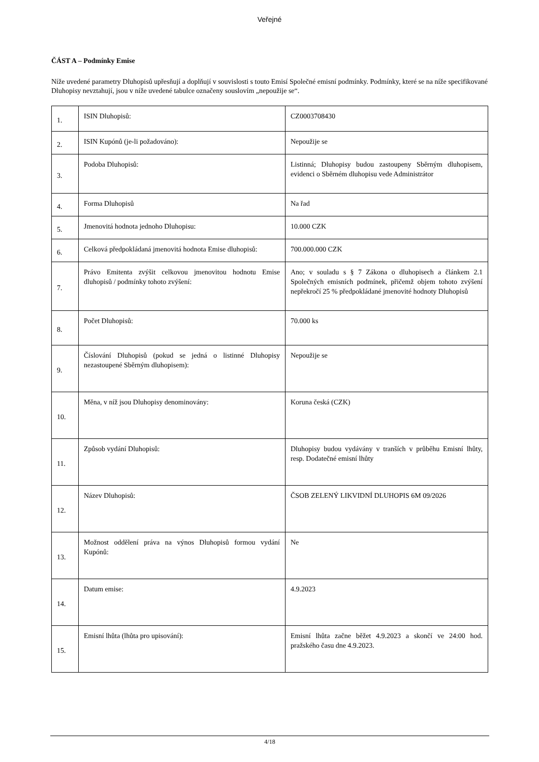Veřejné
ČÁST A – Podmínky Emise
Níže uvedené parametry Dluhopisů upřesňují a doplňují v souvislosti s touto Emisí Společné emisní podmínky. Podmínky, které se na níže specifikované Dluhopisy nevztahují, jsou v níže uvedené tabulce označeny souslovím „nepoužije se“.
| 1. | ISIN Dluhopisů: | CZ0003708430 |
| 2. | ISIN Kupónů (je-li požadováno): | Nepoužije se |
| 3. | Podoba Dluhopisů: | Listinná; Dluhopisy budou zastoupeny Sběrným dluhopisem, evidenci o Sběrném dluhopisu vede Administrátor |
| 4. | Forma Dluhopisů | Na řad |
| 5. | Jmenovitá hodnota jednoho Dluhopisu: | 10.000 CZK |
| 6. | Celková předpokládaná jmenovitá hodnota Emise dluhopisů: | 700.000.000 CZK |
| 7. | Právo Emitenta zvýšit celkovou jmenovitou hodnotu Emise dluhopisů / podmínky tohoto zvýšení: | Ano; v souladu s § 7 Zákona o dluhopisech a článkem 2.1 Společných emisních podmínek, přičemž objem tohoto zvýšení nepřekročí 25 % předpokládané jmenovité hodnoty Dluhopisů |
| 8. | Počet Dluhopisů: | 70.000 ks |
| 9. | Číslování Dluhopisů (pokud se jedná o listinné Dluhopisy nezastoupené Sběrným dluhopisem): | Nepoužije se |
| 10. | Měna, v níž jsou Dluhopisy denominovány: | Koruna česká (CZK) |
| 11. | Způsob vydání Dluhopisů: | Dluhopisy budou vydávány v tranších v průběhu Emisní lhůty, resp. Dodatečné emisní lhůty |
| 12. | Název Dluhopisů: | ČSOB ZELENÝ LIKVIDNÍ DLUHOPIS 6M 09/2026 |
| 13. | Možnost oddělení práva na výnos Dluhopisů formou vydání Kupónů: | Ne |
| 14. | Datum emise: | 4.9.2023 |
| 15. | Emisní lhůta (lhůta pro upisování): | Emisní lhůta začne běžet 4.9.2023 a skončí ve 24:00 hod. pražského času dne 4.9.2023. |
4/18